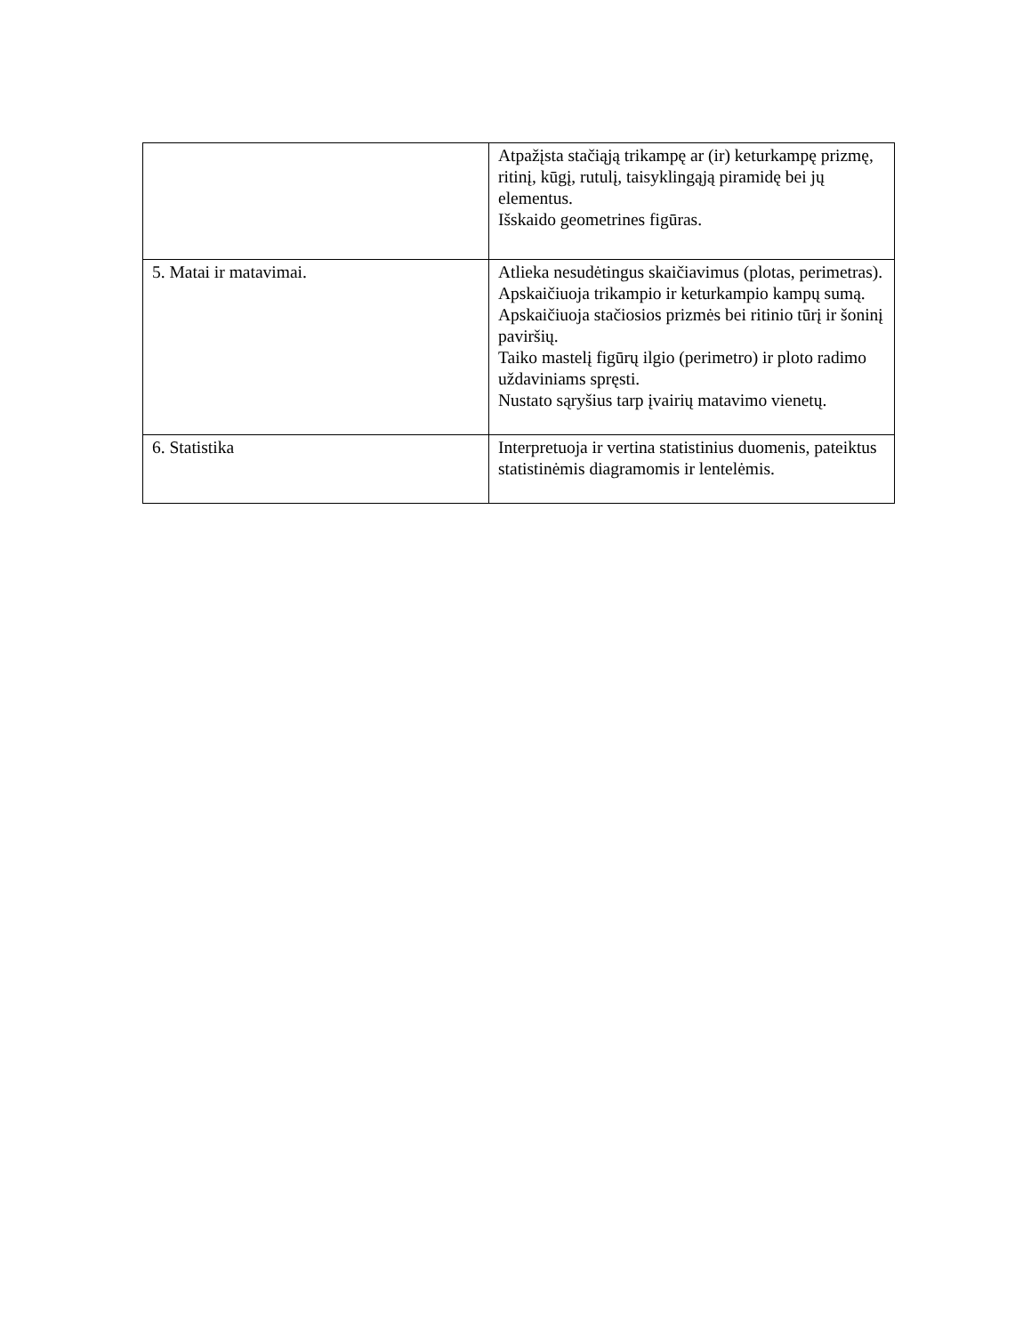| | Atpažįsta stačiąją trikampę ar (ir) keturkampę prizmę, ritinį, kūgį, rutulį, taisyklingąją piramidę bei jų elementus. Išskaido geometrines figūras. |
| 5. Matai ir matavimai. | Atlieka nesudėtingus skaičiavimus (plotas, perimetras). Apskaičiuoja trikampio ir keturkampio kampų sumą. Apskaičiuoja stačiosios prizmės bei ritinio tūrį ir šoninį paviršių. Taiko mastelį figūrų ilgio (perimetro) ir ploto radimo uždaviniams spręsti. Nustato sąryšius tarp įvairių matavimo vienetų. |
| 6. Statistika | Interpretuoja ir vertina statistinius duomenis, pateiktus statistinėmis diagramomis ir lentelėmis. |